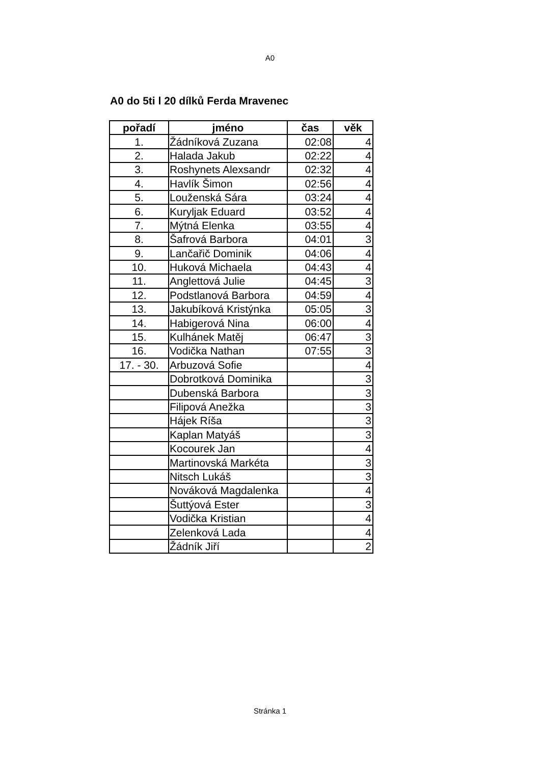A0
A0 do 5ti l 20 dílků Ferda Mravenec
| pořadí | jméno | čas | věk |
| --- | --- | --- | --- |
| 1. | Žádníková Zuzana | 02:08 | 4 |
| 2. | Halada Jakub | 02:22 | 4 |
| 3. | Roshynets Alexsandr | 02:32 | 4 |
| 4. | Havlík Šimon | 02:56 | 4 |
| 5. | Louženská Sára | 03:24 | 4 |
| 6. | Kuryljak Eduard | 03:52 | 4 |
| 7. | Mýtná Elenka | 03:55 | 4 |
| 8. | Šafrová Barbora | 04:01 | 3 |
| 9. | Lančařič Dominik | 04:06 | 4 |
| 10. | Huková Michaela | 04:43 | 4 |
| 11. | Anglettová Julie | 04:45 | 3 |
| 12. | Podstlanová Barbora | 04:59 | 4 |
| 13. | Jakubíková Kristýnka | 05:05 | 3 |
| 14. | Habigerová Nina | 06:00 | 4 |
| 15. | Kulhánek Matěj | 06:47 | 3 |
| 16. | Vodička Nathan | 07:55 | 3 |
| 17. - 30. | Arbuzová Sofie | | 4 |
| | Dobrotková Dominika | | 3 |
| | Dubenská Barbora | | 3 |
| | Filipová Anežka | | 3 |
| | Hájek Ríša | | 3 |
| | Kaplan Matyáš | | 3 |
| | Kocourek Jan | | 4 |
| | Martinovská Markéta | | 3 |
| | Nitsch Lukáš | | 3 |
| | Nováková Magdalenka | | 4 |
| | Šuttýová Ester | | 3 |
| | Vodička Kristian | | 4 |
| | Zelenková Lada | | 4 |
| | Žádník Jiří | | 2 |
Stránka 1